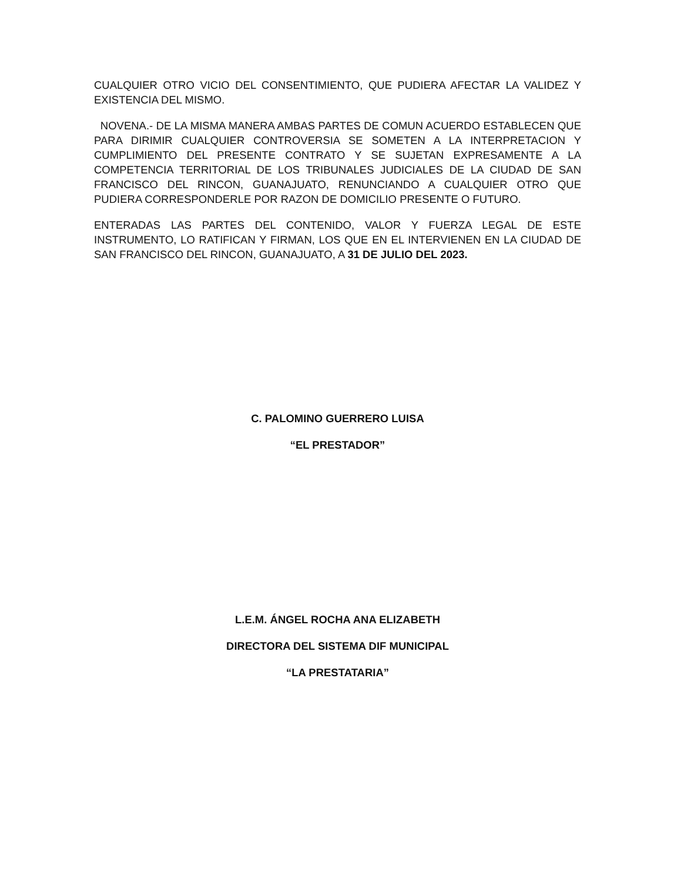CUALQUIER OTRO VICIO DEL CONSENTIMIENTO, QUE PUDIERA AFECTAR LA VALIDEZ Y EXISTENCIA DEL MISMO.
NOVENA.- DE LA MISMA MANERA AMBAS PARTES DE COMUN ACUERDO ESTABLECEN QUE PARA DIRIMIR CUALQUIER CONTROVERSIA SE SOMETEN A LA INTERPRETACION Y CUMPLIMIENTO DEL PRESENTE CONTRATO Y SE SUJETAN EXPRESAMENTE A LA COMPETENCIA TERRITORIAL DE LOS TRIBUNALES JUDICIALES DE LA CIUDAD DE SAN FRANCISCO DEL RINCON, GUANAJUATO, RENUNCIANDO A CUALQUIER OTRO QUE PUDIERA CORRESPONDERLE POR RAZON DE DOMICILIO PRESENTE O FUTURO.
ENTERADAS LAS PARTES DEL CONTENIDO, VALOR Y FUERZA LEGAL DE ESTE INSTRUMENTO, LO RATIFICAN Y FIRMAN, LOS QUE EN EL INTERVIENEN EN LA CIUDAD DE SAN FRANCISCO DEL RINCON, GUANAJUATO, A 31 DE JULIO DEL 2023.
C. PALOMINO GUERRERO LUISA
“EL PRESTADOR”
L.E.M. ÁNGEL ROCHA ANA ELIZABETH
DIRECTORA DEL SISTEMA DIF MUNICIPAL
“LA PRESTATARIA”